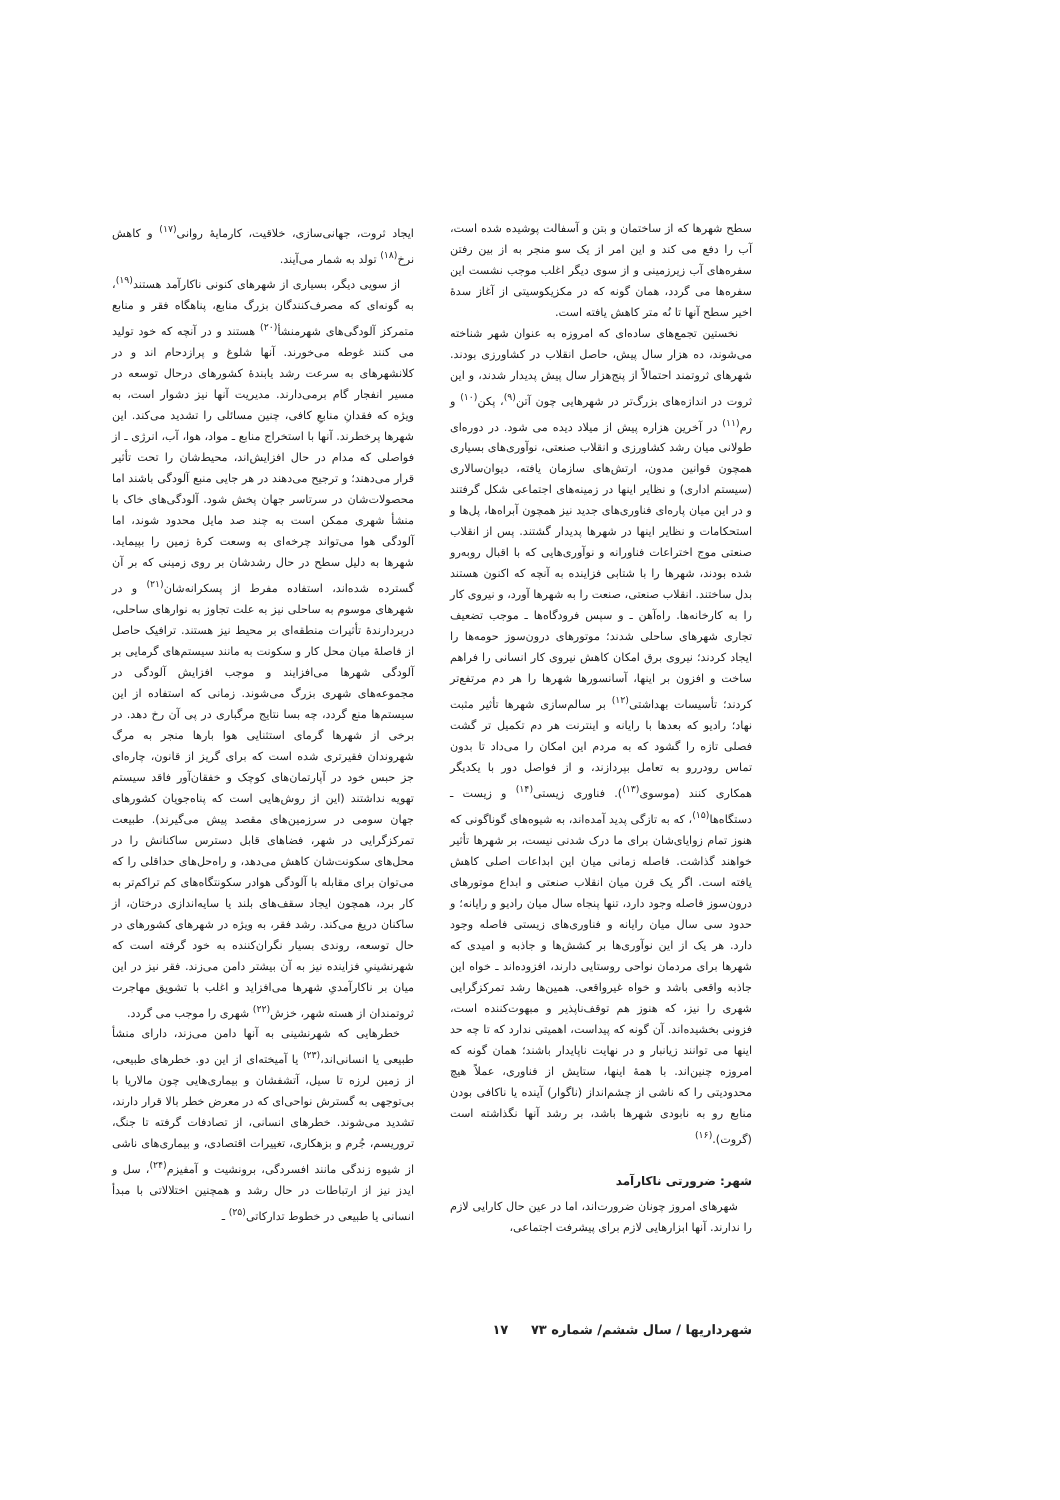سطح شهرها که از ساختمان و بتن و آسفالت پوشیده شده است، آب را دفع می کند و این امر از یک سو منجر به از بین رفتن سفره‌های آب زیرزمینی و از سوی دیگر اغلب موجب نشست این سفره‌ها می گردد، همان گونه که در مکزیکوسیتی از آغاز سدهٔ اخیر سطح آنها تا نُه متر کاهش یافته است.
نخستین تجمع‌های ساده‌ای که امروزه به عنوان شهر شناخته می‌شوند، ده هزار سال پیش، حاصل انقلاب در کشاورزی بودند. شهرهای ثروتمند احتمالاً از پنج‌هزار سال پیش پدیدار شدند، و این ثروت در اندازه‌های بزرگ‌تر در شهرهایی چون آتن<sup>(۹)</sup>، پکن<sup>(۱۰)</sup> و رم<sup>(۱۱)</sup> در آخرین هزاره پیش از میلاد دیده می شود. در دوره‌ای طولانی میان رشد کشاورزی و انقلاب صنعتی، نوآوری‌های بسیاری همچون قوانین مدون، ارتش‌های سازمان یافته، دیوان‌سالاری (سیستم اداری) و نظایر اینها در زمینه‌های اجتماعی شکل گرفتند و در این میان پاره‌ای فناوری‌های جدید نیز همچون آبراه‌ها، پل‌ها و استحکامات و نظایر اینها در شهرها پدیدار گشتند. پس از انقلاب صنعتی موج اختراعات فناورانه و نوآوری‌هایی که با اقبال روبه‌رو شده بودند، شهرها را با شتابی فزاینده به آنچه که اکنون هستند بدل ساختند. انقلاب صنعتی، صنعت را به شهرها آورد، و نیروی کار را به کارخانه‌ها. راه‌آهن ـ و سپس فرودگاه‌ها ـ موجب تضعیف تجاری شهرهای ساحلی شدند؛ موتورهای درون‌سوز حومه‌ها را ایجاد کردند؛ نیروی برق امکان کاهش نیروی کار انسانی را فراهم ساخت و افزون بر اینها، آسانسورها شهرها را هر دم مرتفع‌تر کردند؛ تأسیسات بهداشتی<sup>(۱۲)</sup> بر سالم‌سازی شهرها تأثیر مثبت نهاد؛ رادیو که بعدها با رایانه و اینترنت هر دم تکمیل تر گشت فصلی تازه را گشود که به مردم این امکان را می‌داد تا بدون تماس رودررو به تعامل بپردازند، و از فواصل دور با یکدیگر همکاری کنند (موسوی<sup>(۱۳)</sup>). فناوری زیستی<sup>(۱۴)</sup> و زیست ـ دستگاه‌ها<sup>(۱۵)</sup>، که به تازگی پدید آمده‌اند، به شیوه‌های گوناگونی که هنوز تمام زوایای‌شان برای ما درک شدنی نیست، بر شهرها تأثیر خواهند گذاشت. فاصله زمانی میان این ابداعات اصلی کاهش یافته است. اگر یک قرن میان انقلاب صنعتی و ابداع موتورهای درون‌سوز فاصله وجود دارد، تنها پنجاه سال میان رادیو و رایانه؛ و حدود سی سال میان رایانه و فناوری‌های زیستی فاصله وجود دارد. هر یک از این نوآوری‌ها بر کشش‌ها و جاذبه و امیدی که شهرها برای مردمان نواحی روستایی دارند، افزوده‌اند ـ خواه این جاذبه واقعی باشد و خواه غیرواقعی. همین‌ها رشد تمرکزگرایی شهری را نیز، که هنوز هم توقف‌ناپذیر و مبهوت‌کننده است، فزونی بخشیده‌اند. آن گونه که پیداست، اهمیتی ندارد که تا چه حد اینها می توانند زیانبار و در نهایت ناپایدار باشند؛ همان گونه که امروزه چنین‌اند. با همهٔ اینها، ستایش از فناوری، عملاً هیچ محدودیتی را که ناشی از چشم‌انداز (ناگوار) آینده یا ناکافی بودن منابع رو به نابودی شهرها باشد، بر رشد آنها نگذاشته است (گروت).<sup>(۱۶)</sup>
شهر: ضرورتی ناکارآمد
شهرهای امروز چونان ضرورت‌اند، اما در عین حال کارایی لازم را ندارند. آنها ابزارهایی لازم برای پیشرفت اجتماعی،
ایجاد ثروت، جهانی‌سازی، خلاقیت، کارمایهٔ روانی<sup>(۱۷)</sup> و کاهش نرخ<sup>(۱۸)</sup> تولد به شمار می‌آیند.
از سویی دیگر، بسیاری از شهرهای کنونی ناکارآمد هستند<sup>(۱۹)</sup>، به گونه‌ای که مصرف‌کنندگان بزرگ منابع، پناهگاه فقر و منابع متمرکز آلودگی‌های شهرمنشأ<sup>(۲۰)</sup> هستند و در آنچه که خود تولید می کنند غوطه می‌خورند. آنها شلوغ و پرازدحام اند و در کلانشهرهای به سرعت رشد یابندهٔ کشورهای درحال توسعه در مسیر انفجار گام برمی‌دارند. مدیریت آنها نیز دشوار است، به ویژه که فقدانِ منابعِ کافی، چنین مسائلی را تشدید می‌کند. این شهرها پرخطرند. آنها با استخراج منابع ـ مواد، هوا، آب، انرژی ـ از فواصلی که مدام در حال افزایش‌اند، محیط‌شان را تحت تأثیر قرار می‌دهند؛ و ترجیح می‌دهند در هر جایی منبع آلودگی باشند اما محصولات‌شان در سرتاسر جهان پخش شود. آلودگی‌های خاک با منشأ شهری ممکن است به چند صد مایل محدود شوند، اما آلودگی هوا می‌تواند چرخه‌ای به وسعت کرهٔ زمین را بپیماید. شهرها به دلیل سطح در حال رشدشان بر روی زمینی که بر آن گسترده شده‌اند، استفاده مفرط از پسکرانه‌شان<sup>(۲۱)</sup> و در شهرهای موسوم به ساحلی نیز به علت تجاوز به نوارهای ساحلی، دربردارندهٔ تأثیرات منطقه‌ای بر محیط نیز هستند. ترافیک حاصل از فاصلهٔ میان محل کار و سکونت به مانند سیستم‌های گرمایی بر آلودگی شهرها می‌افزایند و موجب افزایش آلودگی در مجموعه‌های شهری بزرگ می‌شوند. زمانی که استفاده از این سیستم‌ها منع گردد، چه بسا نتایج مرگباری در پی آن رخ دهد. در برخی از شهرها گرمای استثنایی هوا بارها منجر به مرگ شهروندان فقیرتری شده است که برای گریز از قانون، چاره‌ای جز حبس خود در آپارتمان‌های کوچک و خفقان‌آور فاقد سیستم تهویه نداشتند (این از روش‌هایی است که پناه‌جویان کشورهای جهان سومی در سرزمین‌های مقصد پیش می‌گیرند). طبیعت تمرکزگرایی در شهر، فضاهای قابل دسترس ساکنانش را در محل‌های سکونت‌شان کاهش می‌دهد، و راه‌حل‌های حداقلی را که می‌توان برای مقابله با آلودگی هوادر سکونتگاه‌های کم تراکم‌تر به کار برد، همچون ایجاد سقف‌های بلند یا سایه‌اندازی درختان، از ساکنان دریغ می‌کند. رشد فقر، به ویژه در شهرهای کشورهای در حال توسعه، روندی بسیار نگران‌کننده به خود گرفته است که شهرنشینیِ فزاینده نیز به آن بیشتر دامن می‌زند. فقر نیز در این میان بر ناکارآمدیِ شهرها می‌افزاید و اغلب با تشویق مهاجرت ثروتمندان از هسته شهر، خزش<sup>(۲۲)</sup> شهری را موجب می گردد.
خطرهایی که شهرنشینی به آنها دامن می‌زند، دارای منشأ طبیعی یا انسانی‌اند،<sup>(۲۳)</sup> یا آمیخته‌ای از این دو. خطرهای طبیعی، از زمین لرزه تا سیل، آتشفشان و بیماری‌هایی چون مالاریا با بی‌توجهی به گسترش نواحی‌ای که در معرض خطر بالا قرار دارند، تشدید می‌شوند. خطرهای انسانی، از تصادفات گرفته تا جنگ، تروریسم، جُرم و بزهکاری، تغییرات اقتصادی، و بیماری‌های ناشی از شیوه زندگی مانند افسردگی، برونشیت و آمفیزم<sup>(۲۴)</sup>، سل و ایدز نیز از ارتباطات در حال رشد و همچنین اختلالاتی با مبدأ انسانی یا طبیعی در خطوط تدارکاتی<sup>(۲۵)</sup> ـ
شهرداریها / سال ششم/ شماره ۷۳ ۱۷